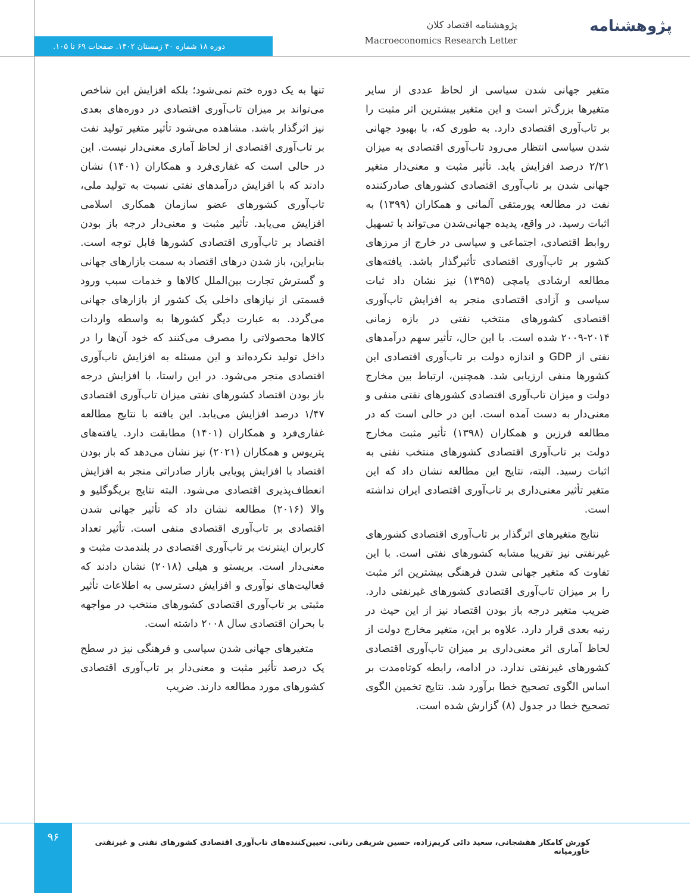پژوهشنامه
پژوهشنامه اقتصاد کلان
Macroeconomics Research Letter
دوره ۱۸ شماره ۴۰ زمستان ۱۴۰۲. صفحات ۶۹ تا ۱۰۵.
تنها به یک دوره ختم نمی‌شود؛ بلکه افزایش این شاخص می‌تواند بر میزان تاب‌آوری اقتصادی در دوره‌های بعدی نیز اثرگذار باشد. مشاهده می‌شود تأثیر متغیر تولید نفت بر تاب‌آوری اقتصادی از لحاظ آماری معنی‌دار نیست. این در حالی است که غفاری‌فرد و همکاران (۱۴۰۱) نشان دادند که با افزایش درآمدهای نفتی نسبت به تولید ملی، تاب‌آوری کشورهای عضو سازمان همکاری اسلامی افزایش می‌یابد. تأثیر مثبت و معنی‌دار درجه باز بودن اقتصاد بر تاب‌آوری اقتصادی کشورها قابل توجه است. بنابراین، باز شدن درهای اقتصاد به سمت بازارهای جهانی و گسترش تجارت بین‌الملل کالاها و خدمات سبب ورود قسمتی از نیازهای داخلی یک کشور از بازارهای جهانی می‌گردد. به عبارت دیگر کشورها به واسطه واردات کالاها محصولاتی را مصرف می‌کنند که خود آن‌ها را در داخل تولید نکرده‌اند و این مسئله به افزایش تاب‌آوری اقتصادی منجر می‌شود. در این راستا، با افزایش درجه باز بودن اقتصاد کشورهای نفتی میزان تاب‌آوری اقتصادی ۱/۴۷ درصد افزایش می‌یابد. این یافته با نتایج مطالعه غفاری‌فرد و همکاران (۱۴۰۱) مطابقت دارد. یافته‌های پتریوس و همکاران (۲۰۲۱) نیز نشان می‌دهد که باز بودن اقتصاد با افزایش پویایی بازار صادراتی منجر به افزایش انعطاف‌پذیری اقتصادی می‌شود. البته نتایج بریگوگلیو و والا (۲۰۱۶) مطالعه نشان داد که تأثیر جهانی شدن اقتصادی بر تاب‌آوری اقتصادی منفی است. تأثیر تعداد کاربران اینترنت بر تاب‌آوری اقتصادی در بلندمدت مثبت و معنی‌دار است. بریستو و هیلی (۲۰۱۸) نشان دادند که فعالیت‌های نوآوری و افزایش دسترسی به اطلاعات تأثیر مثبتی بر تاب‌آوری اقتصادی کشورهای منتخب در مواجهه با بحران اقتصادی سال ۲۰۰۸ داشته است.
متغیرهای جهانی شدن سیاسی و فرهنگی نیز در سطح یک درصد تأثیر مثبت و معنی‌دار بر تاب‌آوری اقتصادی کشورهای مورد مطالعه دارند. ضریب
متغیر جهانی شدن سیاسی از لحاظ عددی از سایر متغیرها بزرگ‌تر است و این متغیر بیشترین اثر مثبت را بر تاب‌آوری اقتصادی دارد. به طوری که، با بهبود جهانی شدن سیاسی انتظار می‌رود تاب‌آوری اقتصادی به میزان ۲/۲۱ درصد افزایش یابد. تأثیر مثبت و معنی‌دار متغیر جهانی شدن بر تاب‌آوری اقتصادی کشورهای صادرکننده نفت در مطالعه پورمتقی آلمانی و همکاران (۱۳۹۹) به اثبات رسید. در واقع، پدیده جهانی‌شدن می‌تواند با تسهیل روابط اقتصادی، اجتماعی و سیاسی در خارج از مرزهای کشور بر تاب‌آوری اقتصادی تأثیرگذار باشد. یافته‌های مطالعه ارشادی یامچی (۱۳۹۵) نیز نشان داد ثبات سیاسی و آزادی اقتصادی منجر به افزایش تاب‌آوری اقتصادی کشورهای منتخب نفتی در بازه زمانی ۲۰۱۴-۲۰۰۹ شده است. با این حال، تأثیر سهم درآمدهای نفتی از GDP و اندازه دولت بر تاب‌آوری اقتصادی این کشورها منفی ارزیابی شد. همچنین، ارتباط بین مخارج دولت و میزان تاب‌آوری اقتصادی کشورهای نفتی منفی و معنی‌دار به دست آمده است. این در حالی است که در مطالعه فرزین و همکاران (۱۳۹۸) تأثیر مثبت مخارج دولت بر تاب‌آوری اقتصادی کشورهای منتخب نفتی به اثبات رسید. البته، نتایج این مطالعه نشان داد که این متغیر تأثیر معنی‌داری بر تاب‌آوری اقتصادی ایران نداشته است.
نتایج متغیرهای اثرگذار بر تاب‌آوری اقتصادی کشورهای غیرنفتی نیز تقریبا مشابه کشورهای نفتی است. با این تفاوت که متغیر جهانی شدن فرهنگی بیشترین اثر مثبت را بر میزان تاب‌آوری اقتصادی کشورهای غیرنفتی دارد. ضریب متغیر درجه باز بودن اقتصاد نیز از این حیث در رتبه بعدی قرار دارد. علاوه بر این، متغیر مخارج دولت از لحاظ آماری اثر معنی‌داری بر میزان تاب‌آوری اقتصادی کشورهای غیرنفتی ندارد. در ادامه، رابطه کوتاه‌مدت بر اساس الگوی تصحیح خطا برآورد شد. نتایج تخمین الگوی تصحیح خطا در جدول (۸) گزارش شده است.
۹۶
کورش کامکار هفشجانی، سعید دائی کریم‌زاده، حسین شریفی رنانی. تعیین‌کننده‌های تاب‌آوری اقتصادی کشورهای نفتی و غیرنفتی خاورمیانه